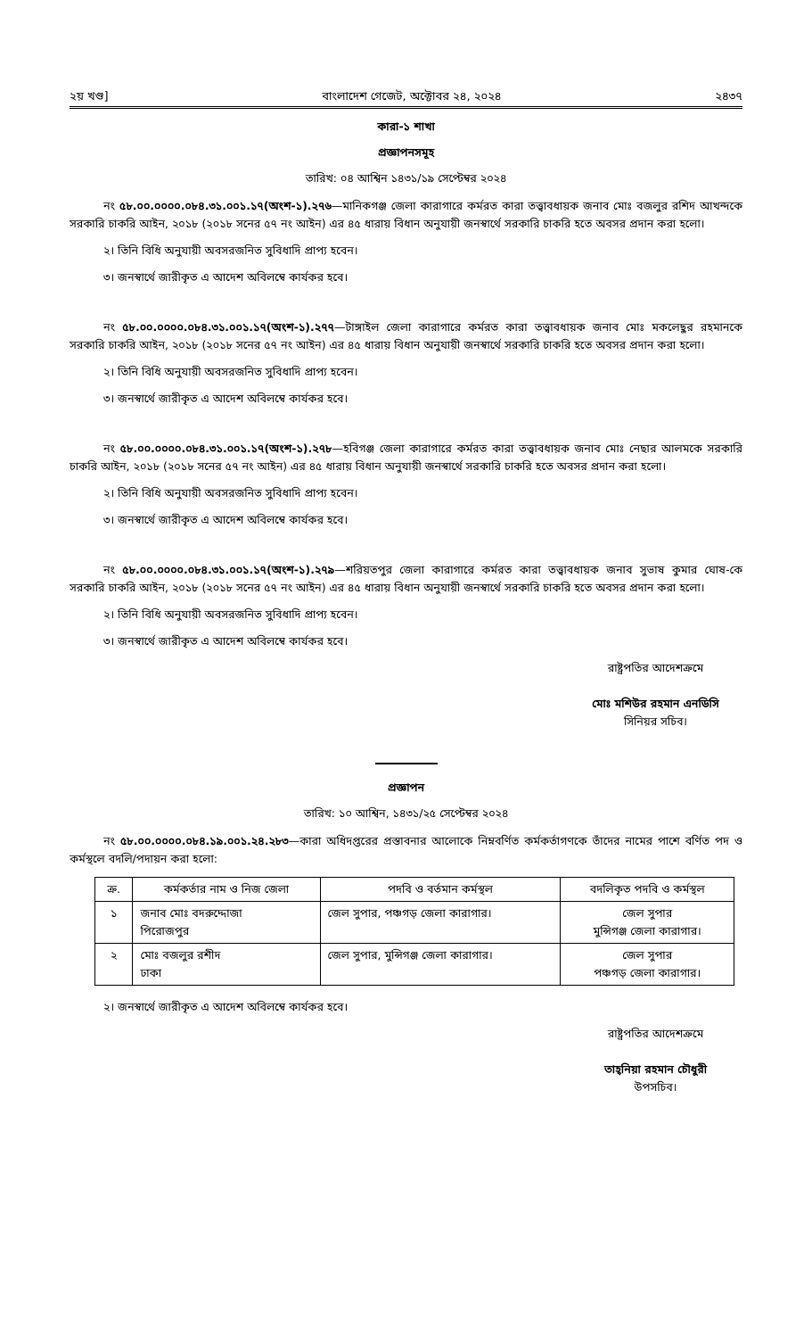২য় খণ্ড] বাংলাদেশ গেজেট, অক্টোবর ২৪, ২০২৪ ২৪৩৭
কারা-১ শাখা
প্রজ্ঞাপনসমূহ
তারিখ: ০৪ আশ্বিন ১৪৩১/১৯ সেপ্টেম্বর ২০২৪
নং ৫৮.০০.০০০০.০৮৪.৩১.০০১.১৭(অংশ-১).২৭৬—মানিকগঞ্জ জেলা কারাগারে কর্মরত কারা তত্ত্বাবধায়ক জনাব মোঃ বজলুর রশিদ আখন্দকে সরকারি চাকরি আইন, ২০১৮ (২০১৮ সনের ৫৭ নং আইন) এর ৪৫ ধারায় বিধান অনুযায়ী জনস্বার্থে সরকারি চাকরি হতে অবসর প্রদান করা হলো।
২। তিনি বিধি অনুযায়ী অবসরজনিত সুবিধাদি প্রাপ্য হবেন।
৩। জনস্বার্থে জারীকৃত এ আদেশ অবিলম্বে কার্যকর হবে।
নং ৫৮.০০.০০০০.০৮৪.৩১.০০১.১৭(অংশ-১).২৭৭—টাঙ্গাইল জেলা কারাগারে কর্মরত কারা তত্ত্বাবধায়ক জনাব মোঃ মকলেছুর রহমানকে সরকারি চাকরি আইন, ২০১৮ (২০১৮ সনের ৫৭ নং আইন) এর ৪৫ ধারায় বিধান অনুযায়ী জনস্বার্থে সরকারি চাকরি হতে অবসর প্রদান করা হলো।
২। তিনি বিধি অনুযায়ী অবসরজনিত সুবিধাদি প্রাপ্য হবেন।
৩। জনস্বার্থে জারীকৃত এ আদেশ অবিলম্বে কার্যকর হবে।
নং ৫৮.০০.০০০০.০৮৪.৩১.০০১.১৭(অংশ-১).২৭৮—হবিগঞ্জ জেলা কারাগারে কর্মরত কারা তত্ত্বাবধায়ক জনাব মোঃ নেছার আলমকে সরকারি চাকরি আইন, ২০১৮ (২০১৮ সনের ৫৭ নং আইন) এর ৪৫ ধারায় বিধান অনুযায়ী জনস্বার্থে সরকারি চাকরি হতে অবসর প্রদান করা হলো।
২। তিনি বিধি অনুযায়ী অবসরজনিত সুবিধাদি প্রাপ্য হবেন।
৩। জনস্বার্থে জারীকৃত এ আদেশ অবিলম্বে কার্যকর হবে।
নং ৫৮.০০.০০০০.০৮৪.৩১.০০১.১৭(অংশ-১).২৭৯—শরিয়তপুর জেলা কারাগারে কর্মরত কারা তত্ত্বাবধায়ক জনাব সুভাষ কুমার ঘোষ-কে সরকারি চাকরি আইন, ২০১৮ (২০১৮ সনের ৫৭ নং আইন) এর ৪৫ ধারায় বিধান অনুযায়ী জনস্বার্থে সরকারি চাকরি হতে অবসর প্রদান করা হলো।
২। তিনি বিধি অনুযায়ী অবসরজনিত সুবিধাদি প্রাপ্য হবেন।
৩। জনস্বার্থে জারীকৃত এ আদেশ অবিলম্বে কার্যকর হবে।
রাষ্ট্রপতির আদেশক্রমে
মোঃ মশিউর রহমান এনডিসি
সিনিয়র সচিব।
প্রজ্ঞাপন
তারিখ: ১০ আশ্বিন, ১৪৩১/২৫ সেপ্টেম্বর ২০২৪
নং ৫৮.০০.০০০০.০৮৪.১৯.০০১.২৪.২৮৩—কারা অধিদপ্তরের প্রস্তাবনার আলোকে নিম্নবর্ণিত কর্মকর্তাগণকে তাঁদের নামের পাশে বর্ণিত পদ ও কর্মস্থলে বদলি/পদায়ন করা হলো:
| ক্র. | কর্মকর্তার নাম ও নিজ জেলা | পদবি ও বর্তমান কর্মস্থল | বদলিকৃত পদবি ও কর্মস্থল |
| --- | --- | --- | --- |
| ১ | জনাব মোঃ বদরুদ্দোজা পিরোজপুর | জেল সুপার, পঞ্চগড় জেলা কারাগার। | জেল সুপার মুন্সিগঞ্জ জেলা কারাগার। |
| ২ | মোঃ বজলুর রশীদ ঢাকা | জেল সুপার, মুন্সিগঞ্জ জেলা কারাগার। | জেল সুপার পঞ্চগড় জেলা কারাগার। |
২। জনস্বার্থে জারীকৃত এ আদেশ অবিলম্বে কার্যকর হবে।
রাষ্ট্রপতির আদেশক্রমে
তাহ্‌নিয়া রহমান চৌধুরী
উপসচিব।